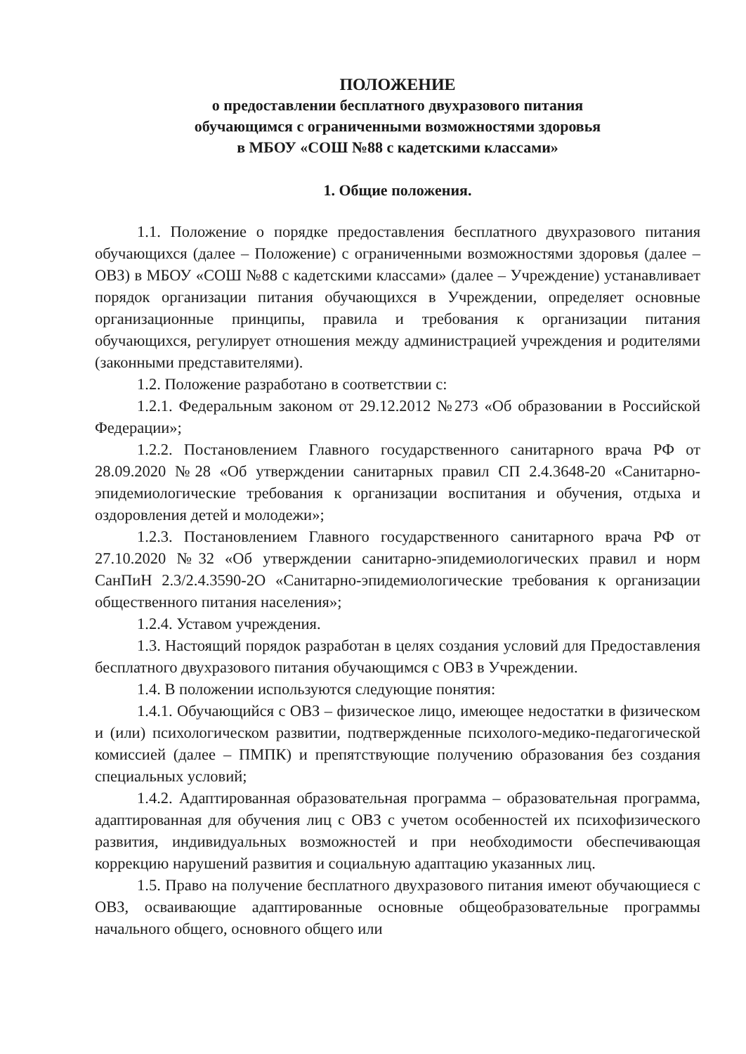ПОЛОЖЕНИЕ
о предоставлении бесплатного двухразового питания
обучающимся с ограниченными возможностями здоровья
в МБОУ «СОШ №88 с кадетскими классами»
1. Общие положения.
1.1. Положение о порядке предоставления бесплатного двухразового питания обучающихся (далее – Положение) с ограниченными возможностями здоровья (далее – ОВЗ) в МБОУ «СОШ №88 с кадетскими классами» (далее – Учреждение) устанавливает порядок организации питания обучающихся в Учреждении, определяет основные организационные принципы, правила и требования к организации питания обучающихся, регулирует отношения между администрацией учреждения и родителями (законными представителями).
1.2. Положение разработано в соответствии с:
1.2.1. Федеральным законом от 29.12.2012 №273 «Об образовании в Российской Федерации»;
1.2.2. Постановлением Главного государственного санитарного врача РФ от 28.09.2020 №28 «Об утверждении санитарных правил СП 2.4.3648-20 «Санитарно-эпидемиологические требования к организации воспитания и обучения, отдыха и оздоровления детей и молодежи»;
1.2.3. Постановлением Главного государственного санитарного врача РФ от 27.10.2020 №32 «Об утверждении санитарно-эпидемиологических правил и норм СанПиН 2.3/2.4.3590-2О «Санитарно-эпидемиологические требования к организации общественного питания населения»;
1.2.4. Уставом учреждения.
1.3. Настоящий порядок разработан в целях создания условий для Предоставления бесплатного двухразового питания обучающимся с ОВЗ в Учреждении.
1.4. В положении используются следующие понятия:
1.4.1. Обучающийся с ОВЗ – физическое лицо, имеющее недостатки в физическом и (или) психологическом развитии, подтвержденные психолого-медико-педагогической комиссией (далее – ПМПК) и препятствующие получению образования без создания специальных условий;
1.4.2. Адаптированная образовательная программа – образовательная программа, адаптированная для обучения лиц с ОВЗ с учетом особенностей их психофизического развития, индивидуальных возможностей и при необходимости обеспечивающая коррекцию нарушений развития и социальную адаптацию указанных лиц.
1.5. Право на получение бесплатного двухразового питания имеют обучающиеся с ОВЗ, осваивающие адаптированные основные общеобразовательные программы начального общего, основного общего или